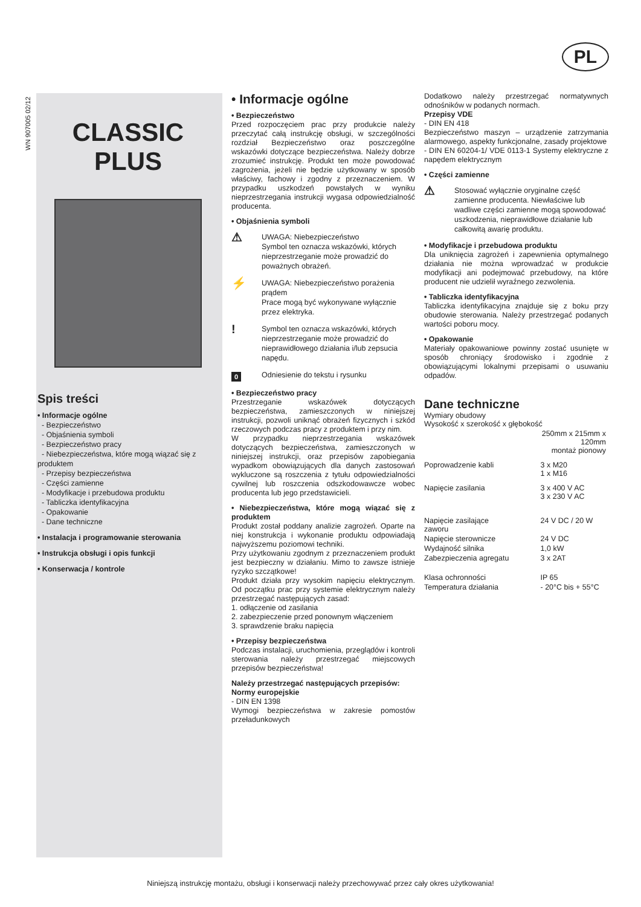PL
WN 907005 02/12
CLASSIC
PLUS
Spis treści
• Informacje ogólne
- Bezpieczeństwo
- Objaśnienia symboli
- Bezpieczeństwo pracy
- Niebezpieczeństwa, które mogą wiązać się z produktem
- Przepisy bezpieczeństwa
- Części zamienne
- Modyfikacje i przebudowa produktu
- Tabliczka identyfikacyjna
- Opakowanie
- Dane techniczne
• Instalacja i programowanie sterowania
• Instrukcja obsługi i opis funkcji
• Konserwacja / kontrole
• Informacje ogólne
• Bezpieczeństwo
Przed rozpoczęciem prac przy produkcie należy przeczytać całą instrukcję obsługi, w szczególności rozdział Bezpieczeństwo oraz poszczególne wskazówki dotyczące bezpieczeństwa. Należy dobrze zrozumieć instrukcję. Produkt ten może powodować zagrożenia, jeżeli nie będzie użytkowany w sposób właściwy, fachowy i zgodny z przeznaczeniem. W przypadku uszkodzeń powstałych w wyniku nieprzestrzegania instrukcji wygasa odpowiedzialność producenta.
• Objaśnienia symboli
⚠
UWAGA: Niebezpieczeństwo
Symbol ten oznacza wskazówki, których nieprzestrzeganie może prowadzić do poważnych obrażeń.
⚡
UWAGA: Niebezpieczeństwo porażenia prądem
Prace mogą być wykonywane wyłącznie przez elektryka.
!
Symbol ten oznacza wskazówki, których nieprzestrzeganie może prowadzić do nieprawidłowego działania i/lub zepsucia napędu.
0 Odniesienie do tekstu i rysunku
• Bezpieczeństwo pracy
Przestrzeganie wskazówek dotyczących bezpieczeństwa, zamieszczonych w niniejszej instrukcji, pozwoli uniknąć obrażeń fizycznych i szkód rzeczowych podczas pracy z produktem i przy nim.
W przypadku nieprzestrzegania wskazówek dotyczących bezpieczeństwa, zamieszczonych w niniejszej instrukcji, oraz przepisów zapobiegania wypadkom obowiązujących dla danych zastosowań wykluczone są roszczenia z tytułu odpowiedzialności cywilnej lub roszczenia odszkodowawcze wobec producenta lub jego przedstawicieli.
• Niebezpieczeństwa, które mogą wiązać się z produktem
Produkt został poddany analizie zagrożeń. Oparte na niej konstrukcja i wykonanie produktu odpowiadają najwyższemu poziomowi techniki.
Przy użytkowaniu zgodnym z przeznaczeniem produkt jest bezpieczny w działaniu. Mimo to zawsze istnieje ryzyko szczątkowe!
Produkt działa przy wysokim napięciu elektrycznym. Od początku prac przy systemie elektrycznym należy przestrzegać następujących zasad:
1. odłączenie od zasilania
2. zabezpieczenie przed ponownym włączeniem
3. sprawdzenie braku napięcia
• Przepisy bezpieczeństwa
Podczas instalacji, uruchomienia, przeglądów i kontroli sterowania należy przestrzegać miejscowych przepisów bezpieczeństwa!
Należy przestrzegać następujących przepisów:
Normy europejskie
- DIN EN 1398
Wymogi bezpieczeństwa w zakresie pomostów przeładunkowych
Dodatkowo należy przestrzegać normatywnych odnośników w podanych normach.
Przepisy VDE
- DIN EN 418
Bezpieczeństwo maszyn – urządzenie zatrzymania alarmowego, aspekty funkcjonalne, zasady projektowe
- DIN EN 60204-1/ VDE 0113-1 Systemy elektryczne z napędem elektrycznym
• Części zamienne
⚠
Stosować wyłącznie oryginalne część zamienne producenta. Niewłaściwe lub wadliwe części zamienne mogą spowodować uszkodzenia, nieprawidłowe działanie lub całkowitą awarię produktu.
• Modyfikacje i przebudowa produktu
Dla uniknięcia zagrożeń i zapewnienia optymalnego działania nie można wprowadzać w produkcie modyfikacji ani podejmować przebudowy, na które producent nie udzielił wyraźnego zezwolenia.
• Tabliczka identyfikacyjna
Tabliczka identyfikacyjna znajduje się z boku przy obudowie sterowania. Należy przestrzegać podanych wartości poboru mocy.
• Opakowanie
Materiały opakowaniowe powinny zostać usunięte w sposób chroniący środowisko i zgodnie z obowiązującymi lokalnymi przepisami o usuwaniu odpadów.
Dane techniczne
| Wymiary obudowy Wysokość x szerokość x głębokość | |
| | 250mm x 215mm x 120mm montaż pionowy |
| Poprowadzenie kabli | 3 x M20 1 x M16 |
| Napięcie zasilania | 3 x 400 V AC 3 x 230 V AC |
| Napięcie zasilające zaworu | 24 V DC / 20 W |
| Napięcie sterownicze | 24 V DC |
| Wydajność silnika | 1,0 kW |
| Zabezpieczenia agregatu | 3 x 2AT |
| Klasa ochronności | IP 65 |
| Temperatura działania | - 20°C bis + 55°C |
Niniejszą instrukcję montażu, obsługi i konserwacji należy przechowywać przez cały okres użytkowania!